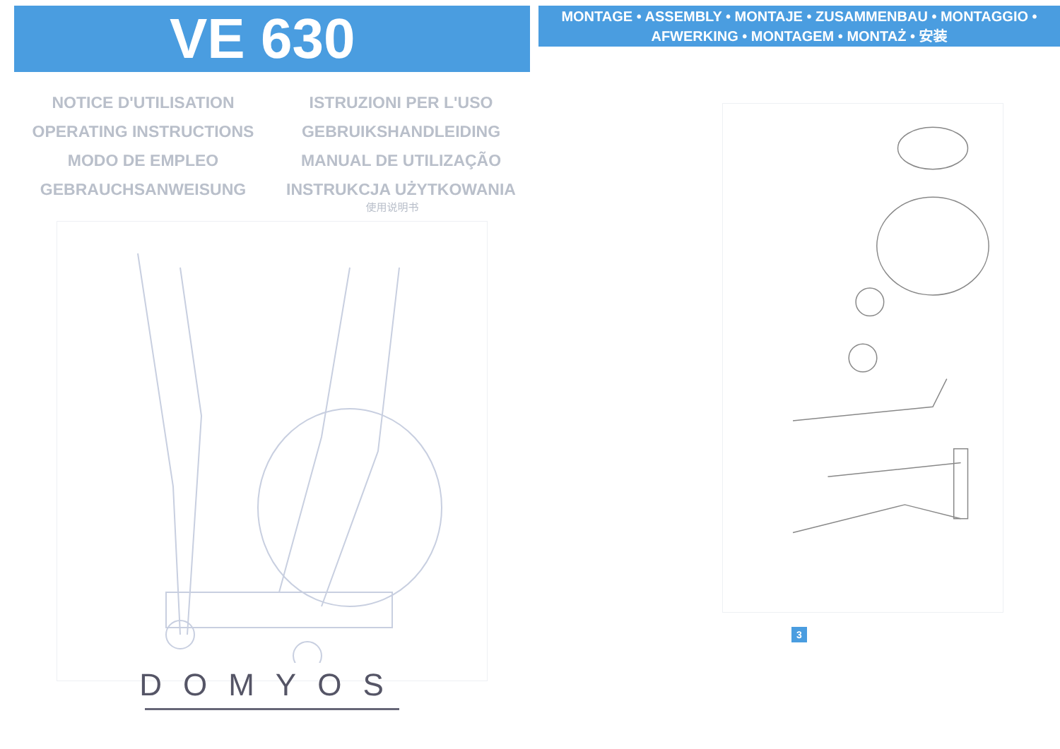VE 630
NOTICE D'UTILISATION
ISTRUZIONI PER L'USO
OPERATING INSTRUCTIONS
GEBRUIKSHANDLEIDING
MODO DE EMPLEO
MANUAL DE UTILIZAÇÃO
GEBRAUCHSANWEISUNG
INSTRUKCJA UŻYTKOWANIA
使用说明书
DOMYOS
MONTAGE • ASSEMBLY • MONTAJE • ZUSAMMENBAU • MONTAGGIO •
AFWERKING • MONTAGEM • MONTAŻ • 安装
3